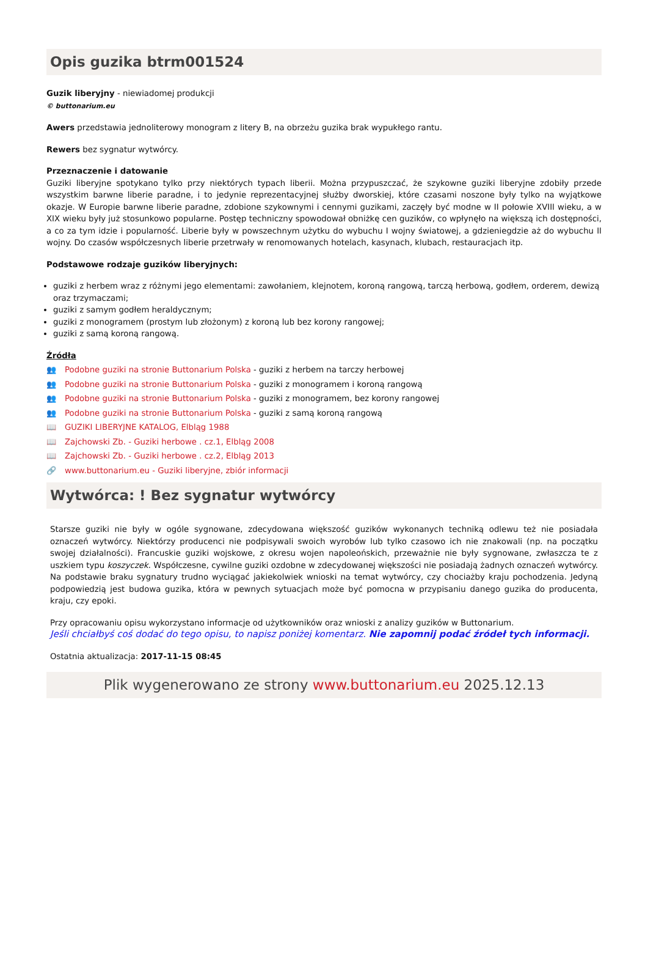Opis guzika btrm001524
Guzik liberyjny - niewiadomej produkcji
© buttonarium.eu
Awers przedstawia jednoliterowy monogram z litery B, na obrzeżu guzika brak wypukłego rantu.
Rewers bez sygnatur wytwórcy.
Przeznaczenie i datowanie
Guziki liberyjne spotykano tylko przy niektórych typach liberii. Można przypuszczać, że szykowne guziki liberyjne zdobiły przede wszystkim barwne liberie paradne, i to jedynie reprezentacyjnej służby dworskiej, które czasami noszone były tylko na wyjątkowe okazje. W Europie barwne liberie paradne, zdobione szykownymi i cennymi guzikami, zaczęły być modne w II połowie XVIII wieku, a w XIX wieku były już stosunkowo popularne. Postęp techniczny spowodował obniżkę cen guzików, co wpłynęło na większą ich dostępności, a co za tym idzie i popularność. Liberie były w powszechnym użytku do wybuchu I wojny światowej, a gdzieniegdzie aż do wybuchu II wojny. Do czasów współczesnych liberie przetrwały w renomowanych hotelach, kasynach, klubach, restauracjach itp.
Podstawowe rodzaje guzików liberyjnych:
guziki z herbem wraz z różnymi jego elementami: zawołaniem, klejnotem, koroną rangową, tarczą herbową, godłem, orderem, dewizą oraz trzymaczami;
guziki z samym godłem heraldycznym;
guziki z monogramem (prostym lub złożonym) z koroną lub bez korony rangowej;
guziki z samą koroną rangową.
Źródła
👥 Podobne guziki na stronie Buttonarium Polska - guziki z herbem na tarczy herbowej
👥 Podobne guziki na stronie Buttonarium Polska - guziki z monogramem i koroną rangową
👥 Podobne guziki na stronie Buttonarium Polska - guziki z monogramem, bez korony rangowej
👥 Podobne guziki na stronie Buttonarium Polska - guziki z samą koroną rangową
📖 GUZIKI LIBERYJNE KATALOG, Elbląg 1988
📖 Zajchowski Zb. - Guziki herbowe . cz.1, Elbląg 2008
📖 Zajchowski Zb. - Guziki herbowe . cz.2, Elbląg 2013
🔗 www.buttonarium.eu - Guziki liberyjne, zbiór informacji
Wytwórca: ! Bez sygnatur wytwórcy
Starsze guziki nie były w ogóle sygnowane, zdecydowana większość guzików wykonanych techniką odlewu też nie posiadała oznaczeń wytwórcy. Niektórzy producenci nie podpisywali swoich wyrobów lub tylko czasowo ich nie znakowali (np. na początku swojej działalności). Francuskie guziki wojskowe, z okresu wojen napoleońskich, przeważnie nie były sygnowane, zwłaszcza te z uszkiem typu koszyczek. Współczesne, cywilne guziki ozdobne w zdecydowanej większości nie posiadają żadnych oznaczeń wytwórcy. Na podstawie braku sygnatury trudno wyciągać jakiekolwiek wnioski na temat wytwórcy, czy chociażby kraju pochodzenia. Jedyną podpowiedzią jest budowa guzika, która w pewnych sytuacjach może być pomocna w przypisaniu danego guzika do producenta, kraju, czy epoki.
Przy opracowaniu opisu wykorzystano informacje od użytkowników oraz wnioski z analizy guzików w Buttonarium.
Jeśli chciałbyś coś dodać do tego opisu, to napisz poniżej komentarz. Nie zapomnij podać źródeł tych informacji.
Ostatnia aktualizacja: 2017-11-15 08:45
Plik wygenerowano ze strony www.buttonarium.eu 2025.12.13